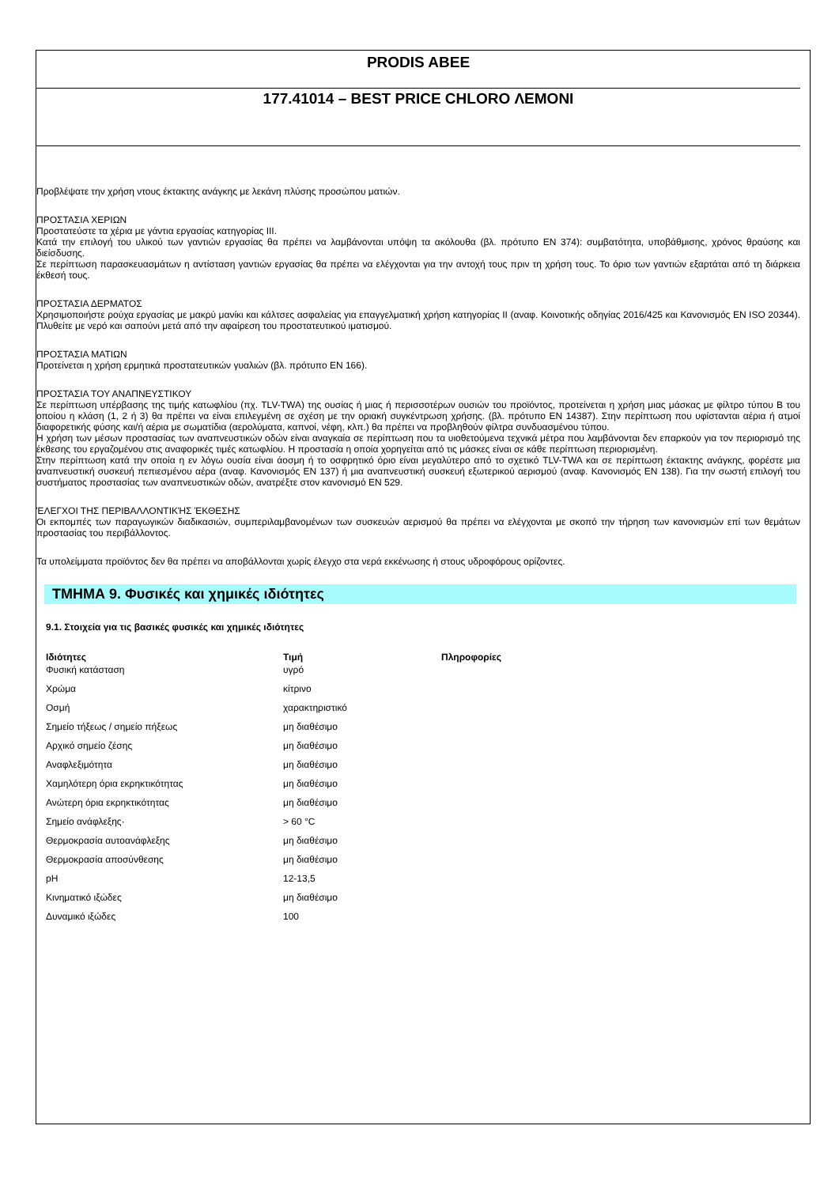PRODIS ABEE
177.41014 – BEST PRICE CHLORO ΛΕΜΟΝΙ
Προβλέψατε την χρήση ντους έκτακτης ανάγκης με λεκάνη πλύσης προσώπου ματιών.
ΠΡΟΣΤΑΣΙΑ ΧΕΡΙΩΝ
Προστατεύστε τα χέρια με γάντια εργασίας κατηγορίας III.
Κατά την επιλογή του υλικού των γαντιών εργασίας θα πρέπει να λαμβάνονται υπόψη τα ακόλουθα (βλ. πρότυπο EN 374): συμβατότητα, υποβάθμισης, χρόνος θραύσης και διείσδυσης.
Σε περίπτωση παρασκευασμάτων η αντίσταση γαντιών εργασίας θα πρέπει να ελέγχονται για την αντοχή τους πριν τη χρήση τους. Το όριο των γαντιών εξαρτάται από τη διάρκεια έκθεσή τους.
ΠΡΟΣΤΑΣΙΑ ΔΕΡΜΑΤΟΣ
Χρησιμοποιήστε ρούχα εργασίας με μακρύ μανίκι και κάλτσες ασφαλείας για επαγγελματική χρήση κατηγορίας II (αναφ. Κοινοτικής οδηγίας 2016/425 και Κανονισμός EN ISO 20344). Πλυθείτε με νερό και σαπούνι μετά από την αφαίρεση του προστατευτικού ιματισμού.
ΠΡΟΣΤΑΣΙΑ ΜΑΤΙΩΝ
Προτείνεται η χρήση ερμητικά προστατευτικών γυαλιών (βλ. πρότυπο EN 166).
ΠΡΟΣΤΑΣΙΑ ΤΟΥ ΑΝΑΠΝΕΥΣΤΙΚΟΥ
Σε περίπτωση υπέρβασης της τιμής κατωφλίου (πχ. TLV-TWA) της ουσίας ή μιας ή περισσοτέρων ουσιών του προϊόντος, προτείνεται η χρήση μιας μάσκας με φίλτρο τύπου B του οποίου η κλάση (1, 2 ή 3) θα πρέπει να είναι επιλεγμένη σε σχέση με την οριακή συγκέντρωση χρήσης. (βλ. πρότυπο EN 14387). Στην περίπτωση που υφίστανται αέρια ή ατμοί διαφορετικής φύσης και/ή αέρια με σωματίδια (αερολύματα, καπνοί, νέφη, κλπ.) θα πρέπει να προβληθούν φίλτρα συνδυασμένου τύπου.
Η χρήση των μέσων προστασίας των αναπνευστικών οδών είναι αναγκαία σε περίπτωση που τα υιοθετούμενα τεχνικά μέτρα που λαμβάνονται δεν επαρκούν για τον περιορισμό της έκθεσης του εργαζομένου στις αναφορικές τιμές κατωφλίου. Η προστασία η οποία χορηγείται από τις μάσκες είναι σε κάθε περίπτωση περιορισμένη.
Στην περίπτωση κατά την οποία η εν λόγω ουσία είναι άοσμη ή το οσφρητικό όριο είναι μεγαλύτερο από το σχετικό TLV-TWA και σε περίπτωση έκτακτης ανάγκης, φορέστε μια αναπνευστική συσκευή πεπιεσμένου αέρα (αναφ. Κανονισμός EN 137) ή μια αναπνευστική συσκευή εξωτερικού αερισμού (αναφ. Κανονισμός EN 138). Για την σωστή επιλογή του συστήματος προστασίας των αναπνευστικών οδών, ανατρέξτε στον κανονισμό EN 529.
ΈΛΕΓΧΟΙ ΤΗΣ ΠΕΡΙΒΑΛΛΟΝΤΙΚΉΣ ΈΚΘΕΣΗΣ
Οι εκπομπές των παραγωγικών διαδικασιών, συμπεριλαμβανομένων των συσκευών αερισμού θα πρέπει να ελέγχονται με σκοπό την τήρηση των κανονισμών επί των θεμάτων προστασίας του περιβάλλοντος.
Τα υπολείμματα προϊόντος δεν θα πρέπει να αποβάλλονται χωρίς έλεγχο στα νερά εκκένωσης ή στους υδροφόρους ορίζοντες.
ΤΜΗΜΑ 9. Φυσικές και χημικές ιδιότητες
9.1. Στοιχεία για τις βασικές φυσικές και χημικές ιδιότητες
| Ιδιότητες | Τιμή | Πληροφορίες |
| --- | --- | --- |
| Φυσική κατάσταση | υγρό | |
| Χρώμα | κίτρινο | |
| Οσμή | χαρακτηριστικό | |
| Σημείο τήξεως / σημείο πήξεως | μη διαθέσιμο | |
| Αρχικό σημείο ζέσης | μη διαθέσιμο | |
| Αναφλεξιμότητα | μη διαθέσιμο | |
| Χαμηλότερη όρια εκρηκτικότητας | μη διαθέσιμο | |
| Ανώτερη όρια εκρηκτικότητας | μη διαθέσιμο | |
| Σημείο ανάφλεξης· | > 60 °C | |
| Θερμοκρασία αυτοανάφλεξης | μη διαθέσιμο | |
| Θερμοκρασία αποσύνθεσης | μη διαθέσιμο | |
| pH | 12-13,5 | |
| Κινηματικό ιξώδες | μη διαθέσιμο | |
| Δυναμικό ιξώδες | 100 | |